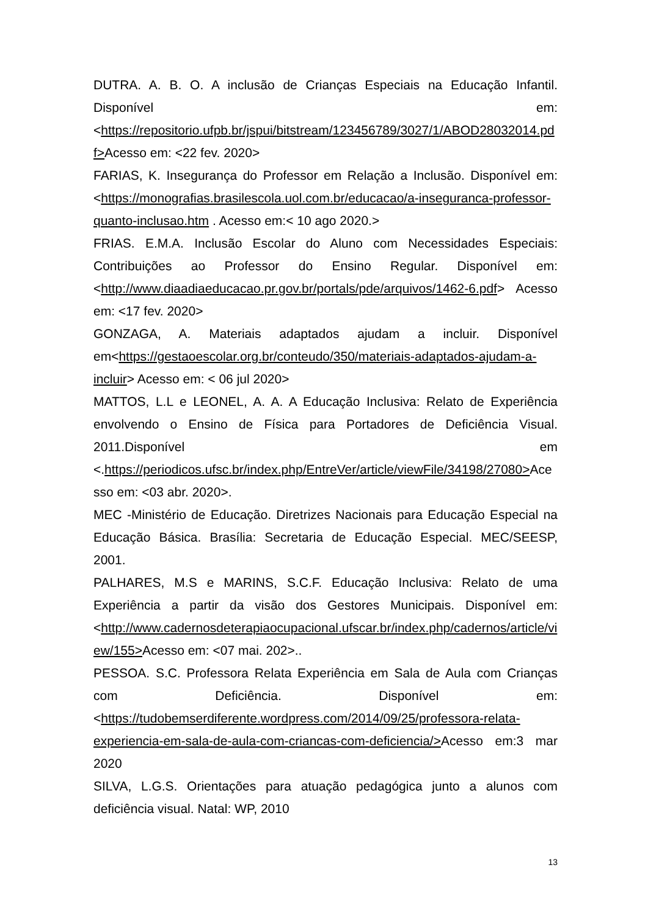DUTRA. A. B. O. A inclusão de Crianças Especiais na Educação Infantil. Disponível em:<https://repositorio.ufpb.br/jspui/bitstream/123456789/3027/1/ABOD28032014.pdf>Acesso em: <22 fev. 2020>
FARIAS, K. Insegurança do Professor em Relação a Inclusão. Disponível em:<https://monografias.brasilescola.uol.com.br/educacao/a-inseguranca-professor-quanto-inclusao.htm . Acesso em:< 10 ago 2020.>
FRIAS. E.M.A. Inclusão Escolar do Aluno com Necessidades Especiais: Contribuições ao Professor do Ensino Regular. Disponível em:<http://www.diaadiaeducacao.pr.gov.br/portals/pde/arquivos/1462-6.pdf> Acesso em: <17 fev. 2020>
GONZAGA, A. Materiais adaptados ajudam a incluir. Disponível em<https://gestaoescolar.org.br/conteudo/350/materiais-adaptados-ajudam-a-incluir> Acesso em: < 06 jul 2020>
MATTOS, L.L e LEONEL, A. A. A Educação Inclusiva: Relato de Experiência envolvendo o Ensino de Física para Portadores de Deficiência Visual. 2011.Disponível em <.https://periodicos.ufsc.br/index.php/EntreVer/article/viewFile/34198/27080>Acesso em: <03 abr. 2020>.
MEC -Ministério de Educação. Diretrizes Nacionais para Educação Especial na Educação Básica. Brasília: Secretaria de Educação Especial. MEC/SEESP, 2001.
PALHARES, M.S e MARINS, S.C.F. Educação Inclusiva: Relato de uma Experiência a partir da visão dos Gestores Municipais. Disponível em:<http://www.cadernosdeterapiaocupacional.ufscar.br/index.php/cadernos/article/view/155>Acesso em: <07 mai. 202>..
PESSOA. S.C. Professora Relata Experiência em Sala de Aula com Crianças com Deficiência. Disponível em:<https://tudobemserdiferente.wordpress.com/2014/09/25/professora-relata-experiencia-em-sala-de-aula-com-criancas-com-deficiencia/>Acesso em:3 mar 2020
SILVA, L.G.S. Orientações para atuação pedagógica junto a alunos com deficiência visual. Natal: WP, 2010
13